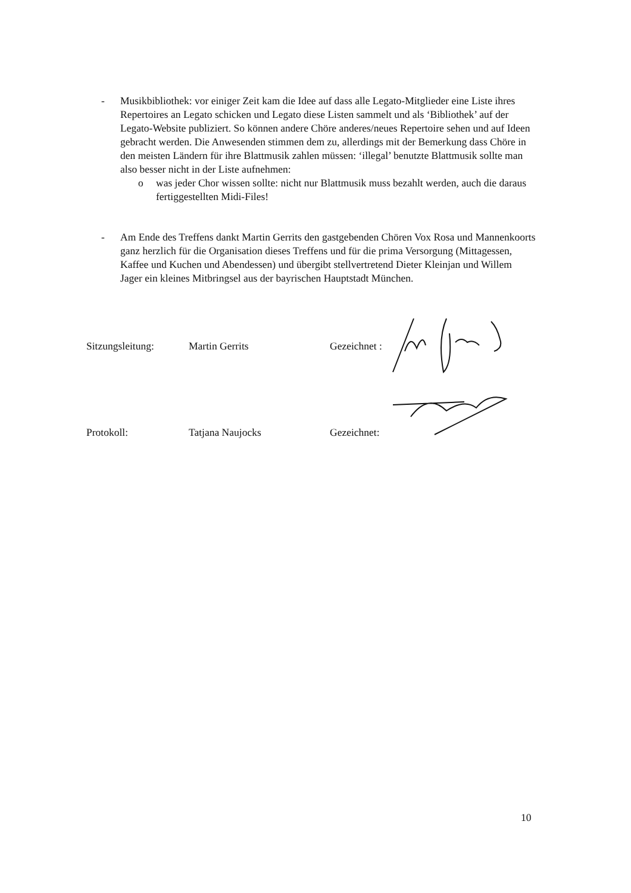- Musikbibliothek: vor einiger Zeit kam die Idee auf dass alle Legato-Mitglieder eine Liste ihres Repertoires an Legato schicken und Legato diese Listen sammelt und als ‘Bibliothek’ auf der Legato-Website publiziert. So können andere Chöre anderes/neues Repertoire sehen und auf Ideen gebracht werden. Die Anwesenden stimmen dem zu, allerdings mit der Bemerkung dass Chöre in den meisten Ländern für ihre Blattmusik zahlen müssen: ‘illegal’ benutzte Blattmusik sollte man also besser nicht in der Liste aufnehmen:
o was jeder Chor wissen sollte: nicht nur Blattmusik muss bezahlt werden, auch die daraus fertiggestellten Midi-Files!
- Am Ende des Treffens dankt Martin Gerrits den gastgebenden Chören Vox Rosa und Mannenkoorts ganz herzlich für die Organisation dieses Treffens und für die prima Versorgung (Mittagessen, Kaffee und Kuchen und Abendessen) und übergibt stellvertretend Dieter Kleinjan und Willem Jager ein kleines Mitbringsel aus der bayrischen Hauptstadt München.
Sitzungsleitung: Martin Gerrits Gezeichnet :
Protokoll: Tatjana Naujocks Gezeichnet:
10